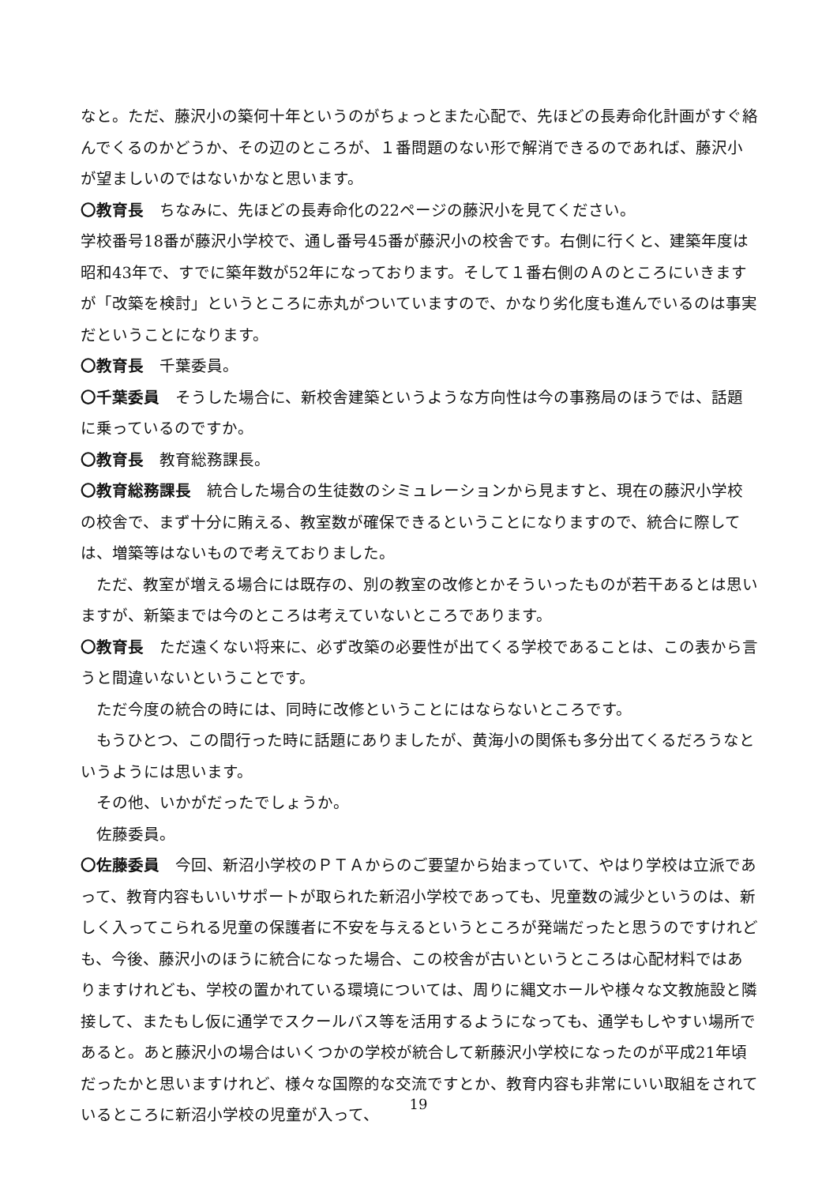なと。ただ、藤沢小の築何十年というのがちょっとまた心配で、先ほどの長寿命化計画がすぐ絡んでくるのかどうか、その辺のところが、１番問題のない形で解消できるのであれば、藤沢小が望ましいのではないかなと思います。
〇教育長　ちなみに、先ほどの長寿命化の22ページの藤沢小を見てください。
学校番号18番が藤沢小学校で、通し番号45番が藤沢小の校舎です。右側に行くと、建築年度は昭和43年で、すでに築年数が52年になっております。そして１番右側のＡのところにいきますが「改築を検討」というところに赤丸がついていますので、かなり劣化度も進んでいるのは事実だということになります。
〇教育長　千葉委員。
〇千葉委員　そうした場合に、新校舎建築というような方向性は今の事務局のほうでは、話題に乗っているのですか。
〇教育長　教育総務課長。
〇教育総務課長　統合した場合の生徒数のシミュレーションから見ますと、現在の藤沢小学校の校舎で、まず十分に賄える、教室数が確保できるということになりますので、統合に際しては、増築等はないもので考えておりました。
ただ、教室が増える場合には既存の、別の教室の改修とかそういったものが若干あるとは思いますが、新築までは今のところは考えていないところであります。
〇教育長　ただ遠くない将来に、必ず改築の必要性が出てくる学校であることは、この表から言うと間違いないということです。
ただ今度の統合の時には、同時に改修ということにはならないところです。
もうひとつ、この間行った時に話題にありましたが、黄海小の関係も多分出てくるだろうなというようには思います。
その他、いかがだったでしょうか。
佐藤委員。
〇佐藤委員　今回、新沼小学校のＰＴＡからのご要望から始まっていて、やはり学校は立派であって、教育内容もいいサポートが取られた新沼小学校であっても、児童数の減少というのは、新しく入ってこられる児童の保護者に不安を与えるというところが発端だったと思うのですけれども、今後、藤沢小のほうに統合になった場合、この校舎が古いというところは心配材料ではありますけれども、学校の置かれている環境については、周りに縄文ホールや様々な文教施設と隣接して、またもし仮に通学でスクールバス等を活用するようになっても、通学もしやすい場所であると。あと藤沢小の場合はいくつかの学校が統合して新藤沢小学校になったのが平成21年頃だったかと思いますけれど、様々な国際的な交流ですとか、教育内容も非常にいい取組をされているところに新沼小学校の児童が入って、
19